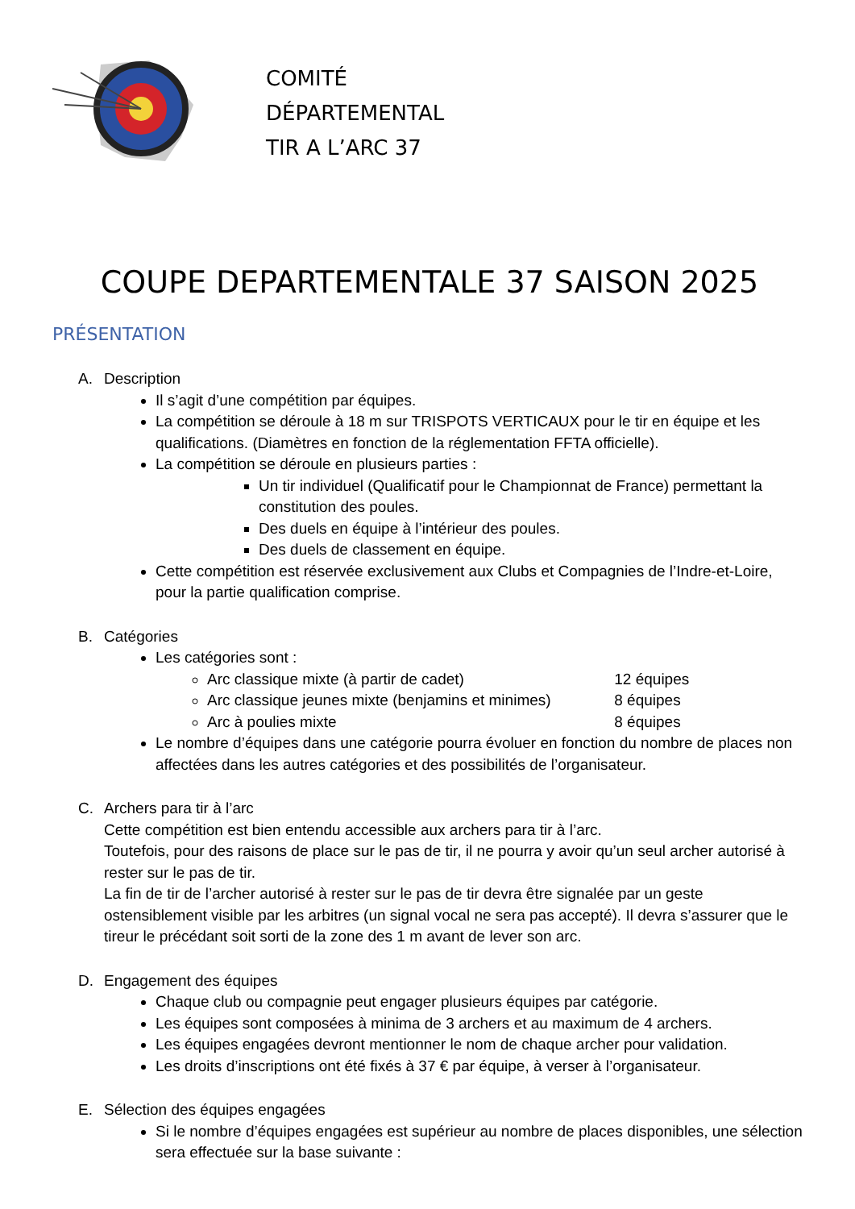COMITÉ
DÉPARTEMENTAL
TIR A L’ARC 37
COUPE DEPARTEMENTALE 37 SAISON 2025
PRÉSENTATION
A. Description
Il s’agit d’une compétition par équipes.
La compétition se déroule à 18 m sur TRISPOTS VERTICAUX pour le tir en équipe et les qualifications. (Diamètres en fonction de la réglementation FFTA officielle).
La compétition se déroule en plusieurs parties :
Un tir individuel (Qualificatif pour le Championnat de France) permettant la constitution des poules.
Des duels en équipe à l’intérieur des poules.
Des duels de classement en équipe.
Cette compétition est réservée exclusivement aux Clubs et Compagnies de l’Indre-et-Loire, pour la partie qualification comprise.
B. Catégories
Les catégories sont :
Arc classique mixte (à partir de cadet) 12 équipes
Arc classique jeunes mixte (benjamins et minimes) 8 équipes
Arc à poulies mixte 8 équipes
Le nombre d’équipes dans une catégorie pourra évoluer en fonction du nombre de places non affectées dans les autres catégories et des possibilités de l’organisateur.
C. Archers para tir à l’arc
Cette compétition est bien entendu accessible aux archers para tir à l’arc.
Toutefois, pour des raisons de place sur le pas de tir, il ne pourra y avoir qu’un seul archer autorisé à rester sur le pas de tir.
La fin de tir de l’archer autorisé à rester sur le pas de tir devra être signalée par un geste ostensiblement visible par les arbitres (un signal vocal ne sera pas accepté). Il devra s’assurer que le tireur le précédant soit sorti de la zone des 1 m avant de lever son arc.
D. Engagement des équipes
Chaque club ou compagnie peut engager plusieurs équipes par catégorie.
Les équipes sont composées à minima de 3 archers et au maximum de 4 archers.
Les équipes engagées devront mentionner le nom de chaque archer pour validation.
Les droits d’inscriptions ont été fixés à 37 € par équipe, à verser à l’organisateur.
E. Sélection des équipes engagées
Si le nombre d’équipes engagées est supérieur au nombre de places disponibles, une sélection sera effectuée sur la base suivante :